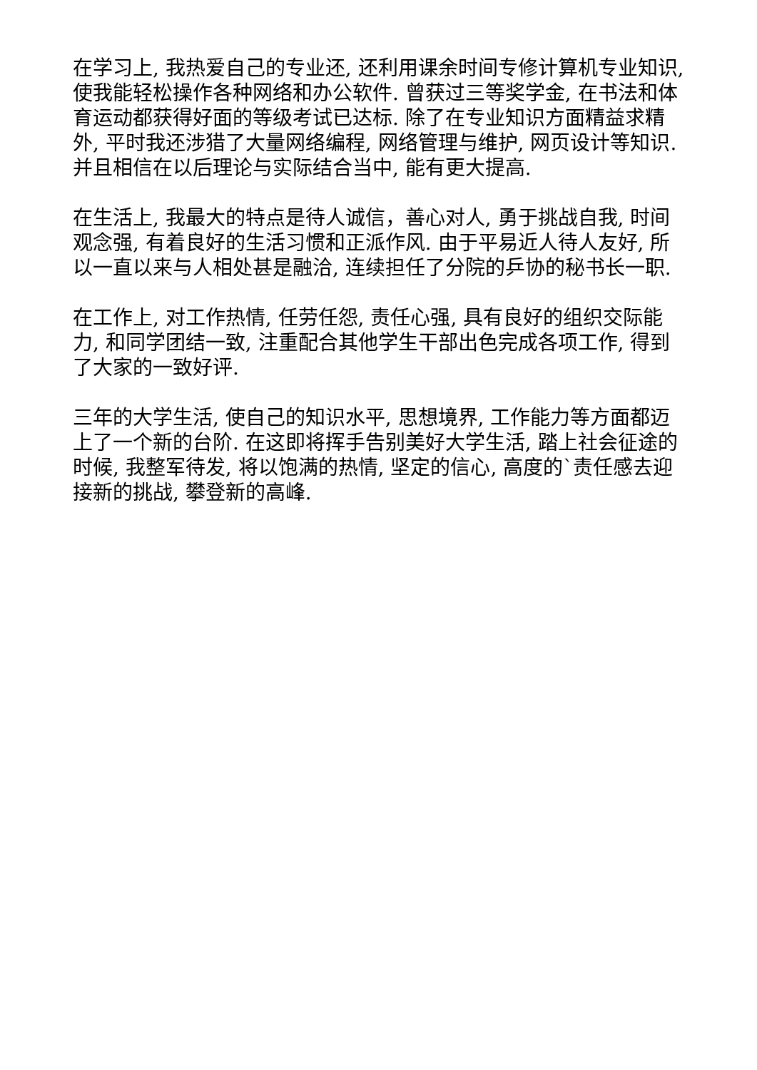在学习上, 我热爱自己的专业还, 还利用课余时间专修计算机专业知识, 使我能轻松操作各种网络和办公软件. 曾获过三等奖学金, 在书法和体育运动都获得好面的等级考试已达标. 除了在专业知识方面精益求精外, 平时我还涉猎了大量网络编程, 网络管理与维护, 网页设计等知识. 并且相信在以后理论与实际结合当中, 能有更大提高.
在生活上, 我最大的特点是待人诚信，善心对人, 勇于挑战自我, 时间观念强, 有着良好的生活习惯和正派作风. 由于平易近人待人友好, 所以一直以来与人相处甚是融洽, 连续担任了分院的乒协的秘书长一职.
在工作上, 对工作热情, 任劳任怨, 责任心强, 具有良好的组织交际能力, 和同学团结一致, 注重配合其他学生干部出色完成各项工作, 得到了大家的一致好评.
三年的大学生活, 使自己的知识水平, 思想境界, 工作能力等方面都迈上了一个新的台阶. 在这即将挥手告别美好大学生活, 踏上社会征途的时候, 我整军待发, 将以饱满的热情, 坚定的信心, 高度的`责任感去迎接新的挑战, 攀登新的高峰.